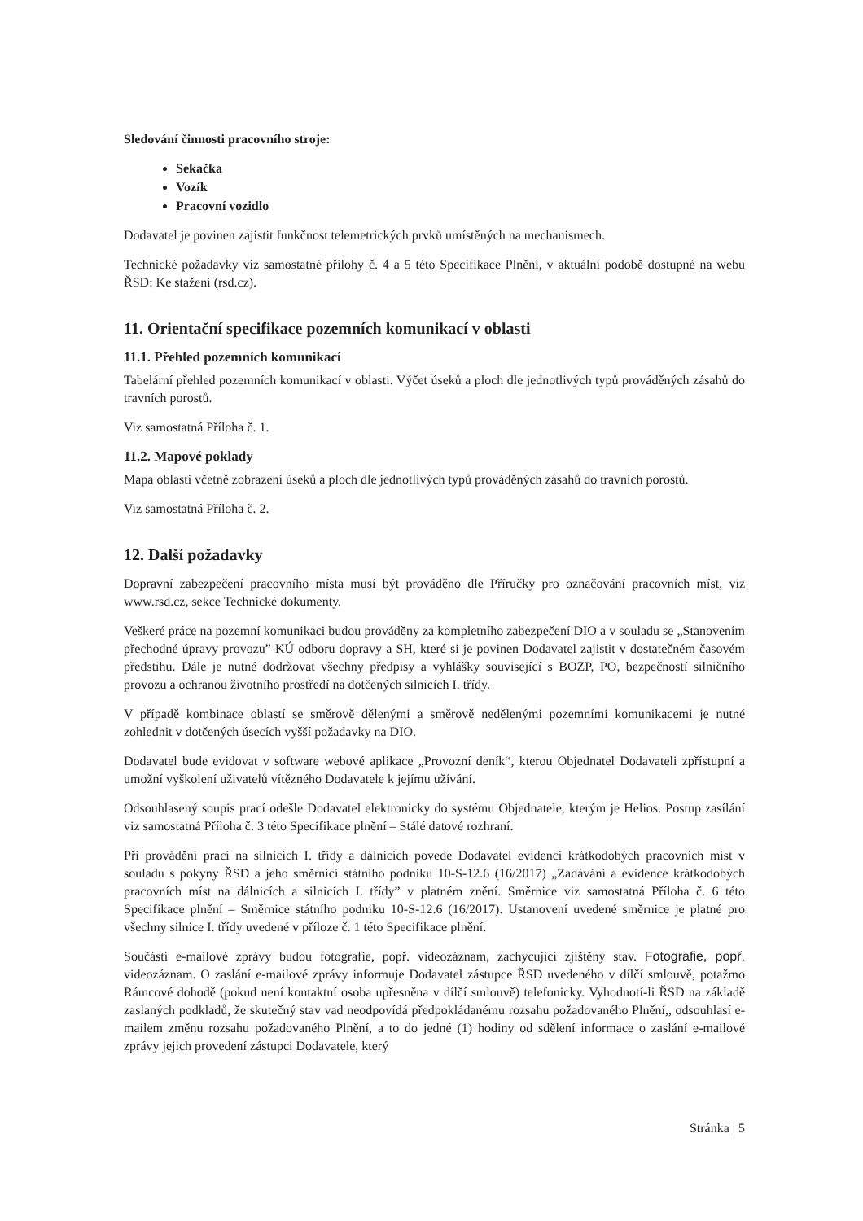Sledování činnosti pracovního stroje:
Sekačka
Vozík
Pracovní vozidlo
Dodavatel je povinen zajistit funkčnost telemetrických prvků umístěných na mechanismech.
Technické požadavky viz samostatné přílohy č. 4 a 5 této Specifikace Plnění, v aktuální podobě dostupné na webu ŘSD: Ke stažení (rsd.cz).
11. Orientační specifikace pozemních komunikací v oblasti
11.1. Přehled pozemních komunikací
Tabelární přehled pozemních komunikací v oblasti. Výčet úseků a ploch dle jednotlivých typů prováděných zásahů do travních porostů.
Viz samostatná Příloha č. 1.
11.2. Mapové poklady
Mapa oblasti včetně zobrazení úseků a ploch dle jednotlivých typů prováděných zásahů do travních porostů.
Viz samostatná Příloha č. 2.
12. Další požadavky
Dopravní zabezpečení pracovního místa musí být prováděno dle Příručky pro označování pracovních míst, viz www.rsd.cz, sekce Technické dokumenty.
Veškeré práce na pozemní komunikaci budou prováděny za kompletního zabezpečení DIO a v souladu se „Stanovením přechodné úpravy provozu” KÚ odboru dopravy a SH, které si je povinen Dodavatel zajistit v dostatečném časovém předstihu. Dále je nutné dodržovat všechny předpisy a vyhlášky související s BOZP, PO, bezpečností silničního provozu a ochranou životního prostředí na dotčených silnicích I. třídy.
V případě kombinace oblastí se směrově dělenými a směrově nedělenými pozemními komunikacemi je nutné zohlednit v dotčených úsecích vyšší požadavky na DIO.
Dodavatel bude evidovat v software webové aplikace „Provozní deník“, kterou Objednatel Dodavateli zpřístupní a umožní vyškolení uživatelů vítězného Dodavatele k jejímu užívání.
Odsouhlasený soupis prací odešle Dodavatel elektronicky do systému Objednatele, kterým je Helios. Postup zasílání viz samostatná Příloha č. 3 této Specifikace plnění – Stálé datové rozhraní.
Při provádění prací na silnicích I. třídy a dálnicích povede Dodavatel evidenci krátkodobých pracovních míst v souladu s pokyny ŘSD a jeho směrnicí státního podniku 10-S-12.6 (16/2017) „Zadávání a evidence krátkodobých pracovních míst na dálnicích a silnicích I. třídy” v platném znění. Směrnice viz samostatná Příloha č. 6 této Specifikace plnění – Směrnice státního podniku 10-S-12.6 (16/2017). Ustanovení uvedené směrnice je platné pro všechny silnice I. třídy uvedené v příloze č. 1 této Specifikace plnění.
Součástí e-mailové zprávy budou fotografie, popř. videozáznam, zachycující zjištěný stav. Fotografie, popř. videozáznam. O zaslání e-mailové zprávy informuje Dodavatel zástupce ŘSD uvedeného v dílčí smlouvě, potažmo Rámcové dohodě (pokud není kontaktní osoba upřesněna v dílčí smlouvě) telefonicky. Vyhodnotí-li ŘSD na základě zaslaných podkladů, že skutečný stav vad neodpovídá předpokládanému rozsahu požadovaného Plnění,, odsouhlasí e-mailem změnu rozsahu požadovaného Plnění, a to do jedné (1) hodiny od sdělení informace o zaslání e-mailové zprávy jejich provedení zástupci Dodavatele, který
Stránka | 5